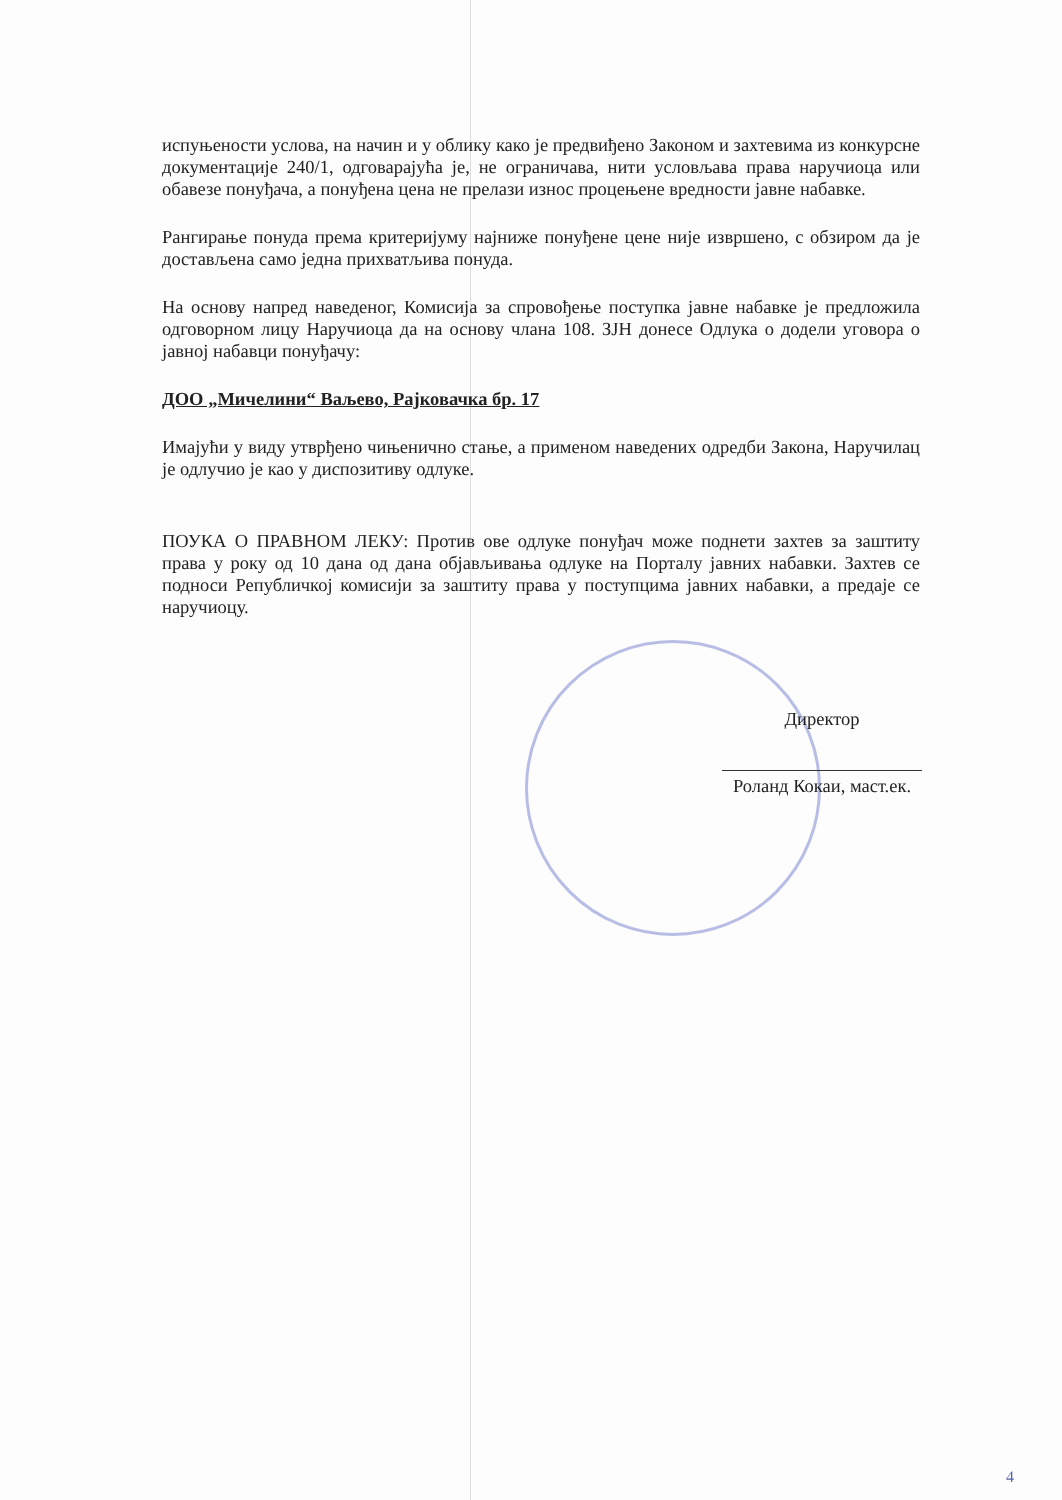испуњености услова, на начин и у облику како је предвиђено Законом и захтевима из конкурсне документације 240/1, одговарајућа је, не ограничава, нити условљава права наручиоца или обавезе понуђача, а понуђена цена не прелази износ процењене вредности јавне набавке.
Рангирање понуда према критеријуму најниже понуђене цене није извршено, с обзиром да је достављена само једна прихватљива понуда.
На основу напред наведеног, Комисија за спровођење поступка јавне набавке је предложила одговорном лицу Наручиоца да на основу члана 108. ЗЈН донесе Одлука о додели уговора о јавној набавци понуђачу:
ДОО „Мичелини“ Ваљево, Рајковачка бр. 17
Имајући у виду утврђено чињенично стање, а применом наведених одредби Закона, Наручилац је одлучио је као у диспозитиву одлуке.
ПОУКА О ПРАВНОМ ЛЕКУ: Против ове одлуке понуђач може поднети захтев за заштиту права у року од 10 дана од дана објављивања одлуке на Порталу јавних набавки. Захтев се подноси Републичкој комисији за заштиту права у поступцима јавних набавки, а предаје се наручиоцу.
Директор
Роланд Кокаи, маст.ек.
4